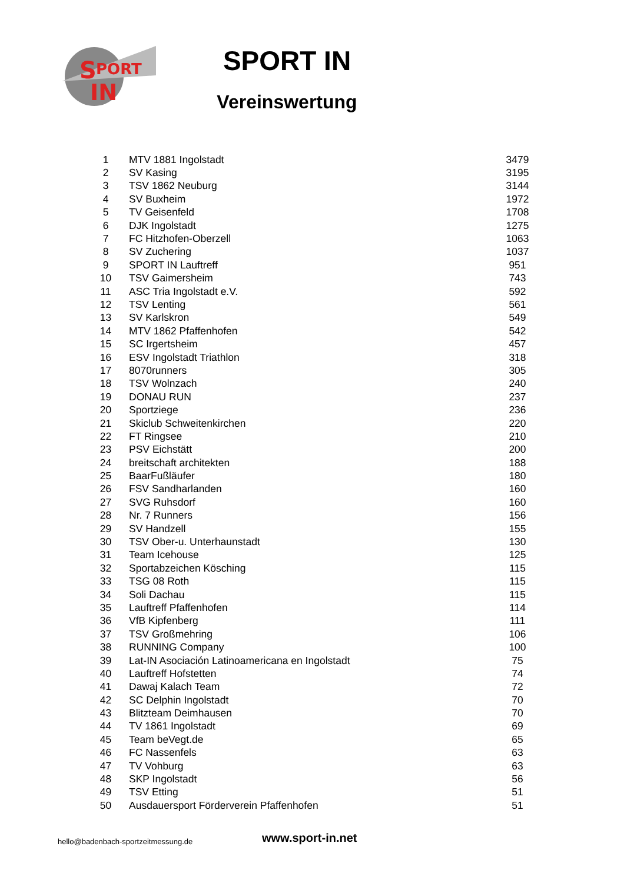S
PORT
IN
SPORT IN
Vereinswertung
| 1 | MTV 1881 Ingolstadt | 3479 |
| 2 | SV Kasing | 3195 |
| 3 | TSV 1862 Neuburg | 3144 |
| 4 | SV Buxheim | 1972 |
| 5 | TV Geisenfeld | 1708 |
| 6 | DJK Ingolstadt | 1275 |
| 7 | FC Hitzhofen-Oberzell | 1063 |
| 8 | SV Zuchering | 1037 |
| 9 | SPORT IN Lauftreff | 951 |
| 10 | TSV Gaimersheim | 743 |
| 11 | ASC Tria Ingolstadt e.V. | 592 |
| 12 | TSV Lenting | 561 |
| 13 | SV Karlskron | 549 |
| 14 | MTV 1862 Pfaffenhofen | 542 |
| 15 | SC Irgertsheim | 457 |
| 16 | ESV Ingolstadt Triathlon | 318 |
| 17 | 8070runners | 305 |
| 18 | TSV Wolnzach | 240 |
| 19 | DONAU RUN | 237 |
| 20 | Sportziege | 236 |
| 21 | Skiclub Schweitenkirchen | 220 |
| 22 | FT Ringsee | 210 |
| 23 | PSV Eichstätt | 200 |
| 24 | breitschaft architekten | 188 |
| 25 | BaarFußläufer | 180 |
| 26 | FSV Sandharlanden | 160 |
| 27 | SVG Ruhsdorf | 160 |
| 28 | Nr. 7 Runners | 156 |
| 29 | SV Handzell | 155 |
| 30 | TSV Ober-u. Unterhaunstadt | 130 |
| 31 | Team Icehouse | 125 |
| 32 | Sportabzeichen Kösching | 115 |
| 33 | TSG 08 Roth | 115 |
| 34 | Soli Dachau | 115 |
| 35 | Lauftreff Pfaffenhofen | 114 |
| 36 | VfB Kipfenberg | 111 |
| 37 | TSV Großmehring | 106 |
| 38 | RUNNING Company | 100 |
| 39 | Lat-IN Asociación Latinoamericana en Ingolstadt | 75 |
| 40 | Lauftreff Hofstetten | 74 |
| 41 | Dawaj Kalach Team | 72 |
| 42 | SC Delphin Ingolstadt | 70 |
| 43 | Blitzteam Deimhausen | 70 |
| 44 | TV 1861 Ingolstadt | 69 |
| 45 | Team beVegt.de | 65 |
| 46 | FC Nassenfels | 63 |
| 47 | TV Vohburg | 63 |
| 48 | SKP Ingolstadt | 56 |
| 49 | TSV Etting | 51 |
| 50 | Ausdauersport Förderverein Pfaffenhofen | 51 |
hello@badenbach-sportzeitmessung.de
www.sport-in.net